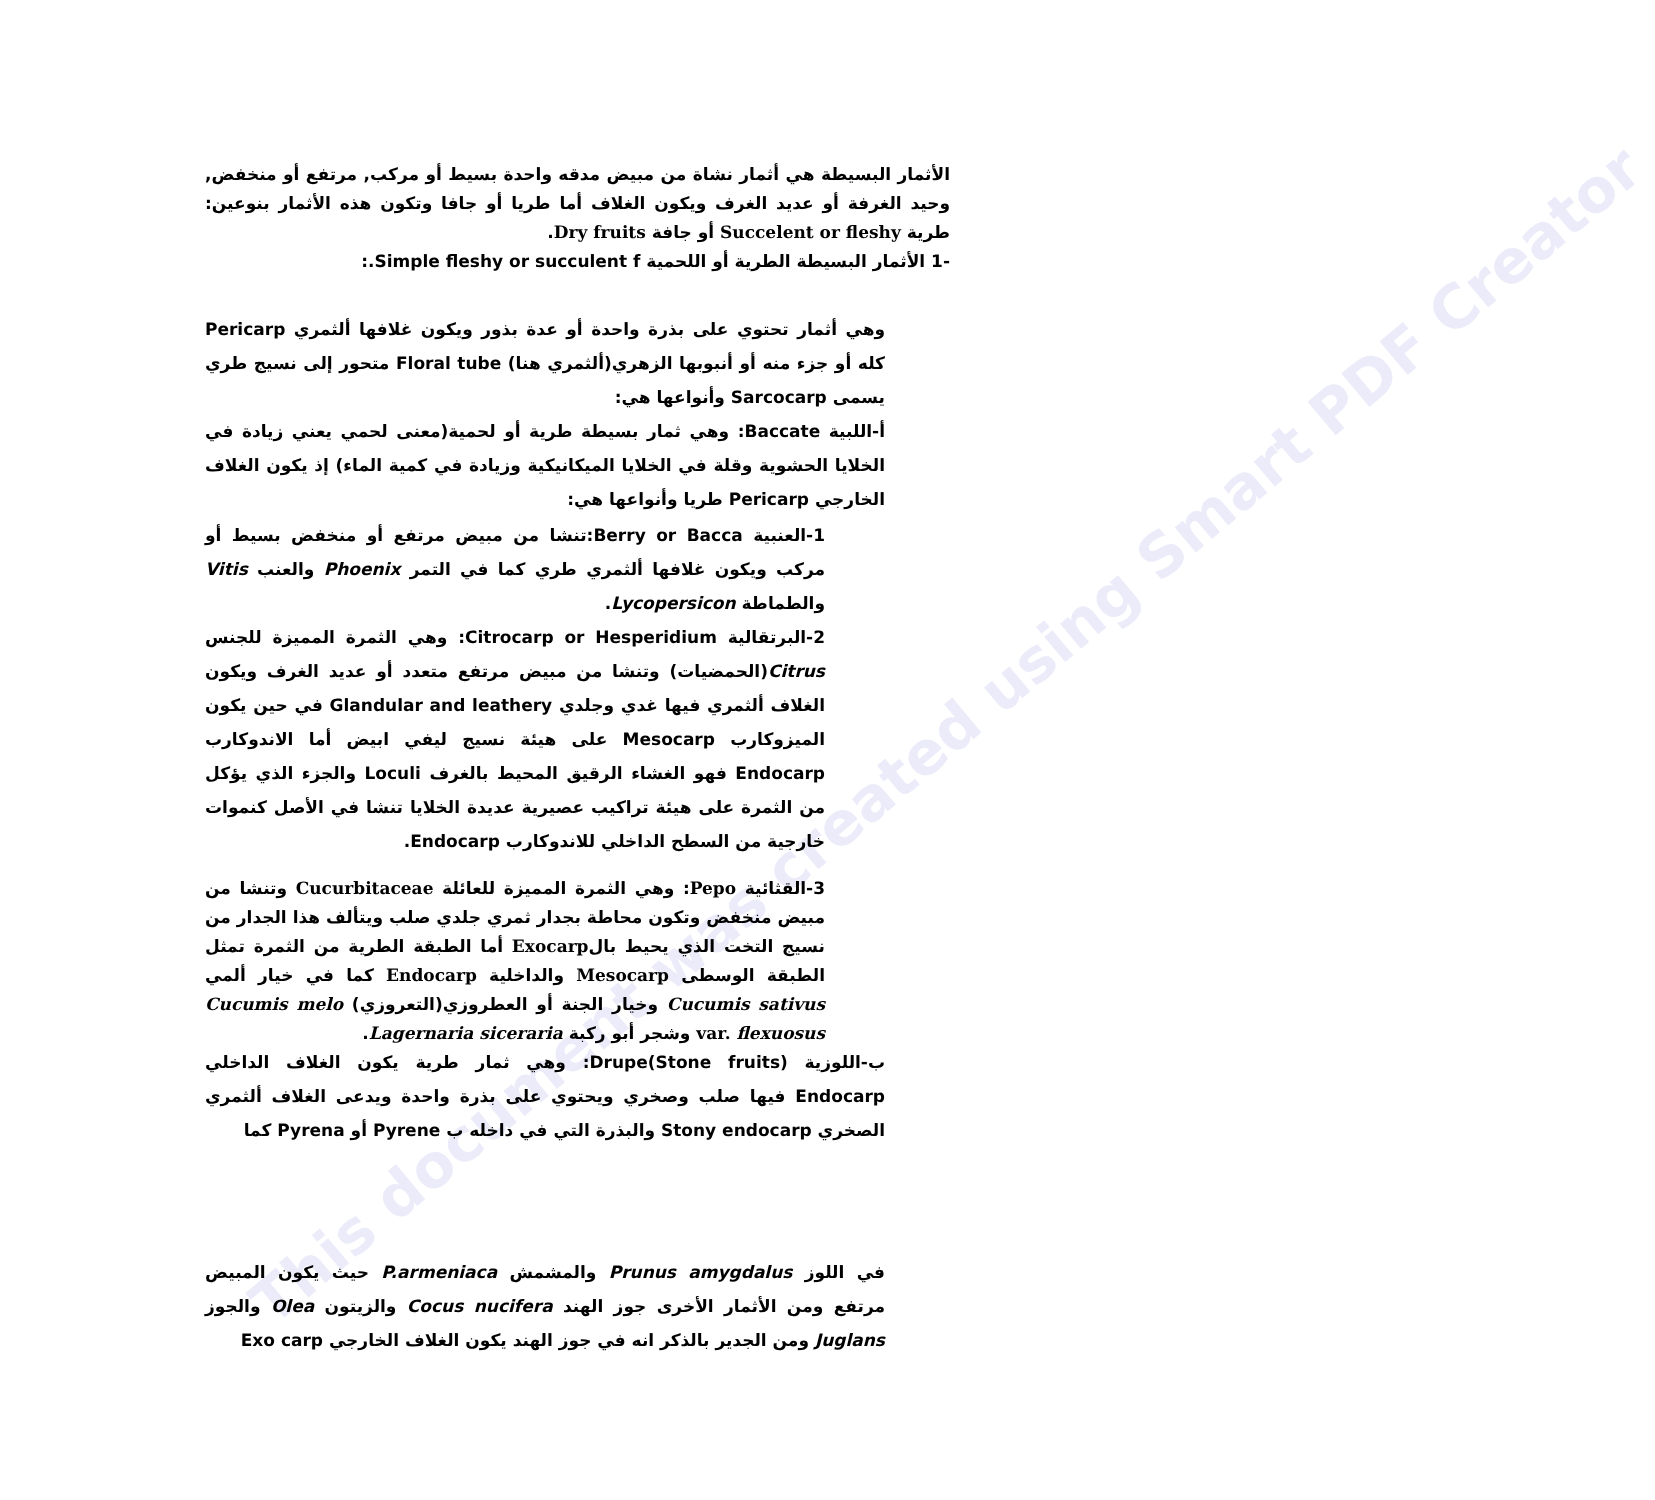This document was created using Smart PDF Creator
الأثمار البسيطة هي أثمار نشاة من مبيض مدقه واحدة بسيط أو مركب, مرتفع أو منخفض, وحيد الغرفة أو عديد الغرف ويكون الغلاف أما طريا أو جافا وتكون هذه الأثمار بنوعين: طرية Succelent or fleshy أو جافة Dry fruits.
-1 الأثمار البسيطة الطرية أو اللحمية Simple fleshy or succulent f.:
وهي أثمار تحتوي على بذرة واحدة أو عدة بذور ويكون غلافها ألثمري Pericarp كله أو جزء منه أو أنبوبها الزهري(ألثمري هنا) Floral tube متحور إلى نسيج طري يسمى Sarcocarp وأنواعها هي:
أ-اللبية Baccate: وهي ثمار بسيطة طرية أو لحمية(معنى لحمي يعني زيادة في الخلايا الحشوية وقلة في الخلايا الميكانيكية وزيادة في كمية الماء) إذ يكون الغلاف الخارجي Pericarp طريا وأنواعها هي:
1-العنبية Berry or Bacca:تنشا من مبيض مرتفع أو منخفض بسيط أو مركب ويكون غلافها ألثمري طري كما في التمر Phoenix والعنب Vitis والطماطة Lycopersicon.
2-البرتقالية Citrocarp or Hesperidium: وهي الثمرة المميزة للجنس Citrus(الحمضيات) وتنشا من مبيض مرتفع متعدد أو عديد الغرف ويكون الغلاف ألثمري فيها غدي وجلدي Glandular and leathery في حين يكون الميزوكارب Mesocarp على هيئة نسيج ليفي ابيض أما الاندوكارب Endocarp فهو الغشاء الرقيق المحيط بالغرف Loculi والجزء الذي يؤكل من الثمرة على هيئة تراكيب عصيرية عديدة الخلايا تنشا في الأصل كنموات خارجية من السطح الداخلي للاندوكارب Endocarp.
3-القثائية Pepo: وهي الثمرة المميزة للعائلة Cucurbitaceae وتنشا من مبيض منخفض وتكون محاطة بجدار ثمري جلدي صلب ويتألف هذا الجدار من نسيج التخت الذي يحيط بالExocarp أما الطبقة الطرية من الثمرة تمثل الطبقة الوسطى Mesocarp والداخلية Endocarp كما في خيار ألمي Cucumis sativus وخيار الجنة أو العطروزي(التعروزي) Cucumis melo var. flexuosus وشجر أبو ركبة Lagernaria siceraria.
ب-اللوزية Drupe(Stone fruits): وهي ثمار طرية يكون الغلاف الداخلي Endocarp فيها صلب وصخري ويحتوي على بذرة واحدة ويدعى الغلاف ألثمري الصخري Stony endocarp والبذرة التي في داخله ب Pyrene أو Pyrena كما
في اللوز Prunus amygdalus والمشمش P.armeniaca حيث يكون المبيض مرتفع ومن الأثمار الأخرى جوز الهند Cocus nucifera والزيتون Olea والجوز Juglans ومن الجدير بالذكر انه في جوز الهند يكون الغلاف الخارجي Exo carp